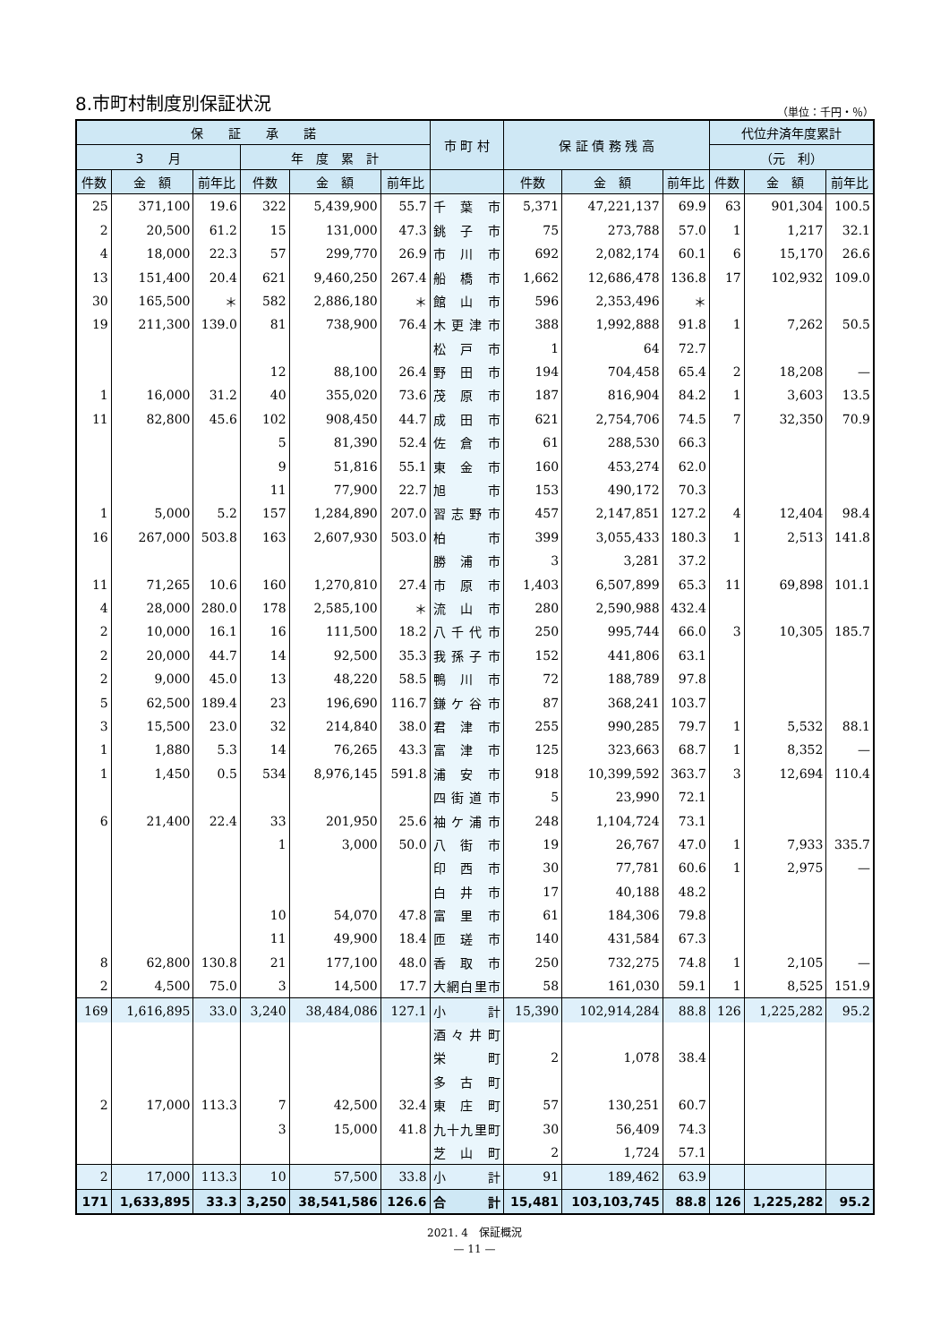8.市町村制度別保証状況
（単位：千円・％）
| 保 証 承 諾 | | | | | | 市 町 村 | 保 証 債 務 残 高 | | | 代位弁済年度累計 | | |
| --- | --- | --- | --- | --- | --- | --- | --- | --- | --- | --- | --- | --- |
| 3 月 | | | 年 度 累 計 | | | | | | | （元 利） | | |
| 件数 | 金 額 | 前年比 | 件数 | 金 額 | 前年比 | | 件数 | 金 額 | 前年比 | 件数 | 金 額 | 前年比 |
| 25 | 371,100 | 19.6 | 322 | 5,439,900 | 55.7 | 千葉市 | 5,371 | 47,221,137 | 69.9 | 63 | 901,304 | 100.5 |
| 2 | 20,500 | 61.2 | 15 | 131,000 | 47.3 | 銚子市 | 75 | 273,788 | 57.0 | 1 | 1,217 | 32.1 |
| 4 | 18,000 | 22.3 | 57 | 299,770 | 26.9 | 市川市 | 692 | 2,082,174 | 60.1 | 6 | 15,170 | 26.6 |
| 13 | 151,400 | 20.4 | 621 | 9,460,250 | 267.4 | 船橋市 | 1,662 | 12,686,478 | 136.8 | 17 | 102,932 | 109.0 |
| 30 | 165,500 | ＊ | 582 | 2,886,180 | ＊ | 館山市 | 596 | 2,353,496 | ＊ | | | |
| 19 | 211,300 | 139.0 | 81 | 738,900 | 76.4 | 木更津市 | 388 | 1,992,888 | 91.8 | 1 | 7,262 | 50.5 |
| | | | | | | 松戸市 | 1 | 64 | 72.7 | | | |
| | | | 12 | 88,100 | 26.4 | 野田市 | 194 | 704,458 | 65.4 | 2 | 18,208 | — |
| 1 | 16,000 | 31.2 | 40 | 355,020 | 73.6 | 茂原市 | 187 | 816,904 | 84.2 | 1 | 3,603 | 13.5 |
| 11 | 82,800 | 45.6 | 102 | 908,450 | 44.7 | 成田市 | 621 | 2,754,706 | 74.5 | 7 | 32,350 | 70.9 |
| | | | 5 | 81,390 | 52.4 | 佐倉市 | 61 | 288,530 | 66.3 | | | |
| | | | 9 | 51,816 | 55.1 | 東金市 | 160 | 453,274 | 62.0 | | | |
| | | | 11 | 77,900 | 22.7 | 旭 市 | 153 | 490,172 | 70.3 | | | |
| 1 | 5,000 | 5.2 | 157 | 1,284,890 | 207.0 | 習志野市 | 457 | 2,147,851 | 127.2 | 4 | 12,404 | 98.4 |
| 16 | 267,000 | 503.8 | 163 | 2,607,930 | 503.0 | 柏 市 | 399 | 3,055,433 | 180.3 | 1 | 2,513 | 141.8 |
| | | | | | | 勝浦市 | 3 | 3,281 | 37.2 | | | |
| 11 | 71,265 | 10.6 | 160 | 1,270,810 | 27.4 | 市原市 | 1,403 | 6,507,899 | 65.3 | 11 | 69,898 | 101.1 |
| 4 | 28,000 | 280.0 | 178 | 2,585,100 | ＊ | 流山市 | 280 | 2,590,988 | 432.4 | | | |
| 2 | 10,000 | 16.1 | 16 | 111,500 | 18.2 | 八千代市 | 250 | 995,744 | 66.0 | 3 | 10,305 | 185.7 |
| 2 | 20,000 | 44.7 | 14 | 92,500 | 35.3 | 我孫子市 | 152 | 441,806 | 63.1 | | | |
| 2 | 9,000 | 45.0 | 13 | 48,220 | 58.5 | 鴨川市 | 72 | 188,789 | 97.8 | | | |
| 5 | 62,500 | 189.4 | 23 | 196,690 | 116.7 | 鎌ケ谷市 | 87 | 368,241 | 103.7 | | | |
| 3 | 15,500 | 23.0 | 32 | 214,840 | 38.0 | 君津市 | 255 | 990,285 | 79.7 | 1 | 5,532 | 88.1 |
| 1 | 1,880 | 5.3 | 14 | 76,265 | 43.3 | 富津市 | 125 | 323,663 | 68.7 | 1 | 8,352 | — |
| 1 | 1,450 | 0.5 | 534 | 8,976,145 | 591.8 | 浦安市 | 918 | 10,399,592 | 363.7 | 3 | 12,694 | 110.4 |
| | | | | | | 四街道市 | 5 | 23,990 | 72.1 | | | |
| 6 | 21,400 | 22.4 | 33 | 201,950 | 25.6 | 袖ケ浦市 | 248 | 1,104,724 | 73.1 | | | |
| | | | 1 | 3,000 | 50.0 | 八街市 | 19 | 26,767 | 47.0 | 1 | 7,933 | 335.7 |
| | | | | | | 印西市 | 30 | 77,781 | 60.6 | 1 | 2,975 | — |
| | | | | | | 白井市 | 17 | 40,188 | 48.2 | | | |
| | | | 10 | 54,070 | 47.8 | 富里市 | 61 | 184,306 | 79.8 | | | |
| | | | 11 | 49,900 | 18.4 | 匝瑳市 | 140 | 431,584 | 67.3 | | | |
| 8 | 62,800 | 130.8 | 21 | 177,100 | 48.0 | 香取市 | 250 | 732,275 | 74.8 | 1 | 2,105 | — |
| 2 | 4,500 | 75.0 | 3 | 14,500 | 17.7 | 大網白里市 | 58 | 161,030 | 59.1 | 1 | 8,525 | 151.9 |
| 169 | 1,616,895 | 33.0 | 3,240 | 38,484,086 | 127.1 | 小 計 | 15,390 | 102,914,284 | 88.8 | 126 | 1,225,282 | 95.2 |
| | | | | | | 酒々井町 | | | | | | |
| | | | | | | 栄 町 | 2 | 1,078 | 38.4 | | | |
| | | | | | | 多古町 | | | | | | |
| 2 | 17,000 | 113.3 | 7 | 42,500 | 32.4 | 東庄町 | 57 | 130,251 | 60.7 | | | |
| | | | 3 | 15,000 | 41.8 | 九十九里町 | 30 | 56,409 | 74.3 | | | |
| | | | | | | 芝山町 | 2 | 1,724 | 57.1 | | | |
| 2 | 17,000 | 113.3 | 10 | 57,500 | 33.8 | 小 計 | 91 | 189,462 | 63.9 | | | |
| 171 | 1,633,895 | 33.3 | 3,250 | 38,541,586 | 126.6 | 合 計 | 15,481 | 103,103,745 | 88.8 | 126 | 1,225,282 | 95.2 |
2021. 4　保証概況
— 11 —